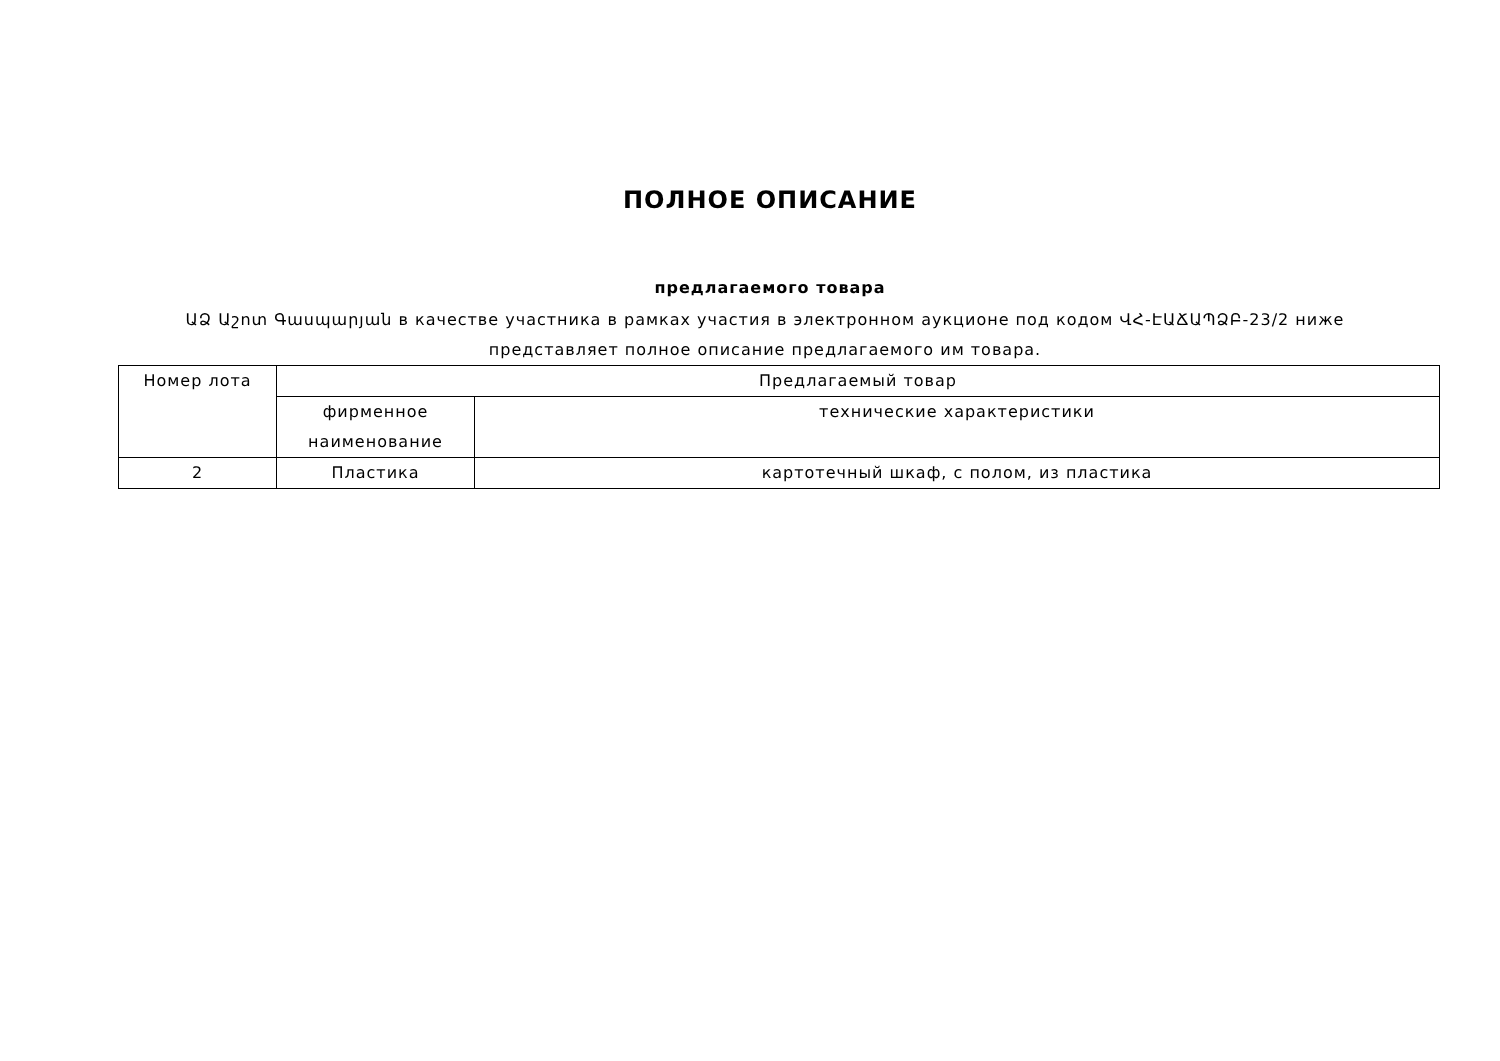ПОЛНОЕ ОПИСАНИЕ
предлагаемого товара
ԱՁ Աշոտ Գասպարյան в качестве участника в рамках участия в электронном аукционе под кодом ՎՀ-ԷԱՃԱՊՁԲ-23/2 ниже представляет полное описание предлагаемого им товара.
| Номер лота | Предлагаемый товар | |
| | фирменное наименование | технические характеристики |
| 2 | Пластика | картотечный шкаф, с полом, из пластика |